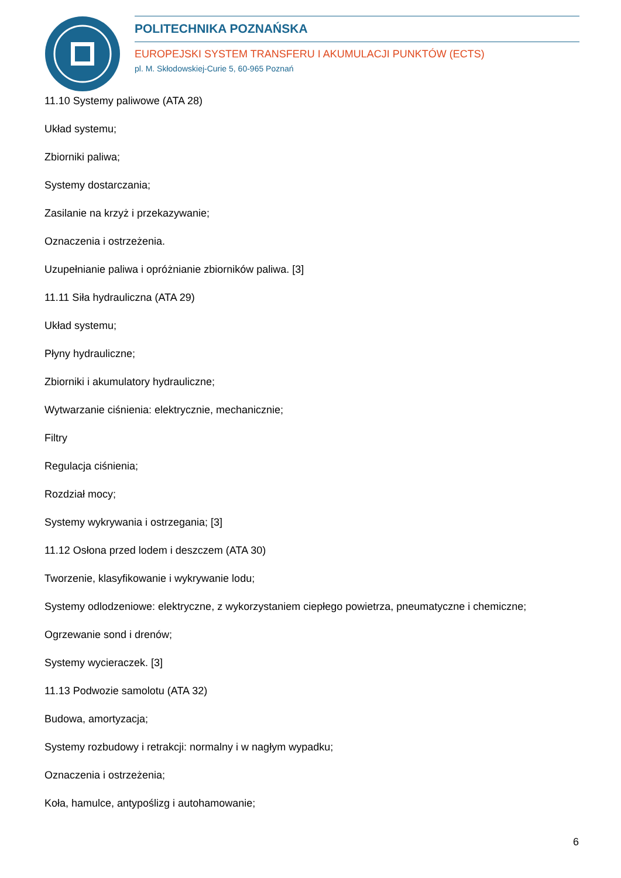POLITECHNIKA POZNAŃSKA
EUROPEJSKI SYSTEM TRANSFERU I AKUMULACJI PUNKTÓW (ECTS)
pl. M. Skłodowskiej-Curie 5, 60-965 Poznań
11.10 Systemy paliwowe (ATA 28)
Układ systemu;
Zbiorniki paliwa;
Systemy dostarczania;
Zasilanie na krzyż i przekazywanie;
Oznaczenia i ostrzeżenia.
Uzupełnianie paliwa i opróżnianie zbiorników paliwa. [3]
11.11 Siła hydrauliczna (ATA 29)
Układ systemu;
Płyny hydrauliczne;
Zbiorniki i akumulatory hydrauliczne;
Wytwarzanie ciśnienia: elektrycznie, mechanicznie;
Filtry
Regulacja ciśnienia;
Rozdział mocy;
Systemy wykrywania i ostrzegania; [3]
11.12 Osłona przed lodem i deszczem (ATA 30)
Tworzenie, klasyfikowanie i wykrywanie lodu;
Systemy odlodzeniowe: elektryczne, z wykorzystaniem ciepłego powietrza, pneumatyczne i chemiczne;
Ogrzewanie sond i drenów;
Systemy wycieraczek. [3]
11.13 Podwozie samolotu (ATA 32)
Budowa, amortyzacja;
Systemy rozbudowy i retrakcji: normalny i w nagłym wypadku;
Oznaczenia i ostrzeżenia;
Koła, hamulce, antypoślizg i autohamowanie;
6